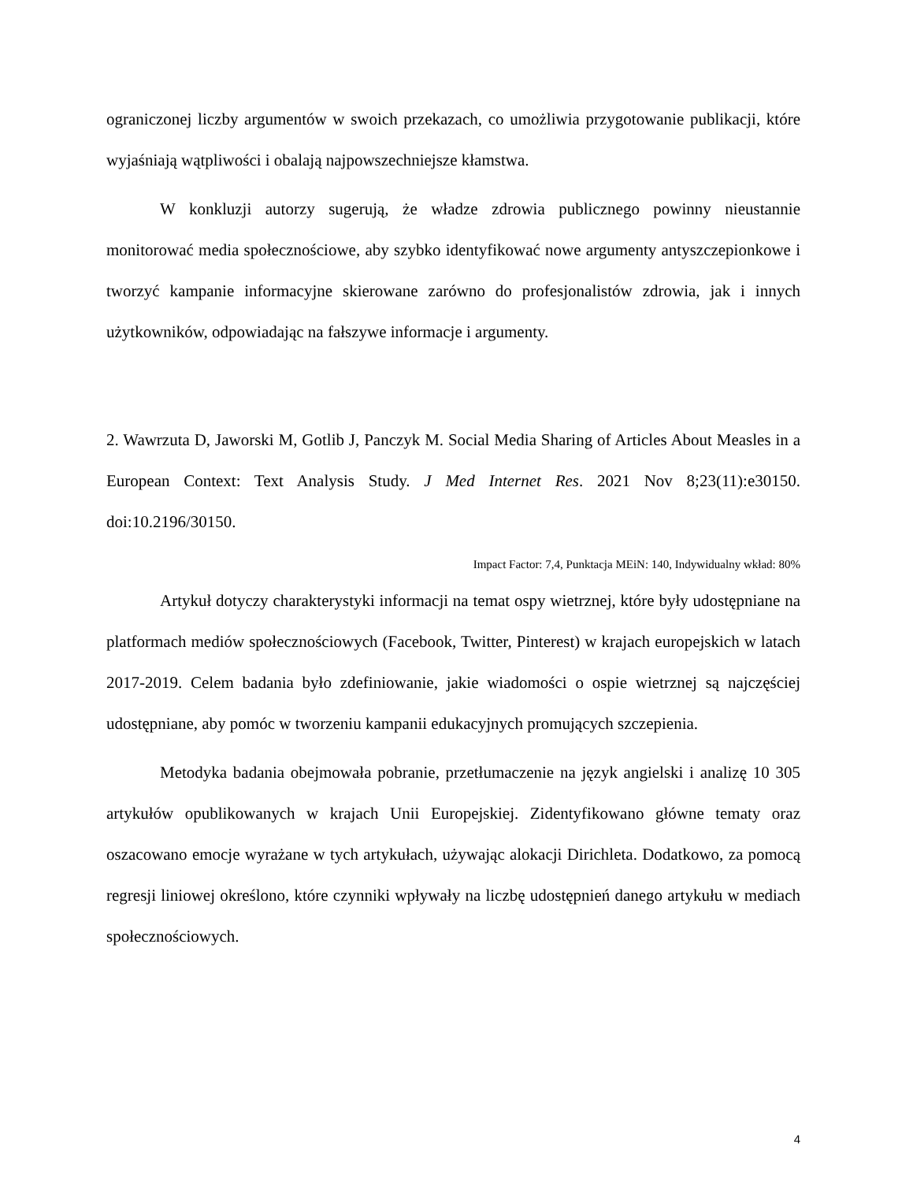ograniczonej liczby argumentów w swoich przekazach, co umożliwia przygotowanie publikacji, które wyjaśniają wątpliwości i obalają najpowszechniejsze kłamstwa.
W konkluzji autorzy sugerują, że władze zdrowia publicznego powinny nieustannie monitorować media społecznościowe, aby szybko identyfikować nowe argumenty antyszczepionkowe i tworzyć kampanie informacyjne skierowane zarówno do profesjonalistów zdrowia, jak i innych użytkowników, odpowiadając na fałszywe informacje i argumenty.
2. Wawrzuta D, Jaworski M, Gotlib J, Panczyk M. Social Media Sharing of Articles About Measles in a European Context: Text Analysis Study. J Med Internet Res. 2021 Nov 8;23(11):e30150. doi:10.2196/30150.
Impact Factor: 7,4, Punktacja MEiN: 140, Indywidualny wkład: 80%
Artykuł dotyczy charakterystyki informacji na temat ospy wietrznej, które były udostępniane na platformach mediów społecznościowych (Facebook, Twitter, Pinterest) w krajach europejskich w latach 2017-2019. Celem badania było zdefiniowanie, jakie wiadomości o ospie wietrznej są najczęściej udostępniane, aby pomóc w tworzeniu kampanii edukacyjnych promujących szczepienia.
Metodyka badania obejmowała pobranie, przetłumaczenie na język angielski i analizę 10 305 artykułów opublikowanych w krajach Unii Europejskiej. Zidentyfikowano główne tematy oraz oszacowano emocje wyrażane w tych artykułach, używając alokacji Dirichleta. Dodatkowo, za pomocą regresji liniowej określono, które czynniki wpływały na liczbę udostępnień danego artykułu w mediach społecznościowych.
4